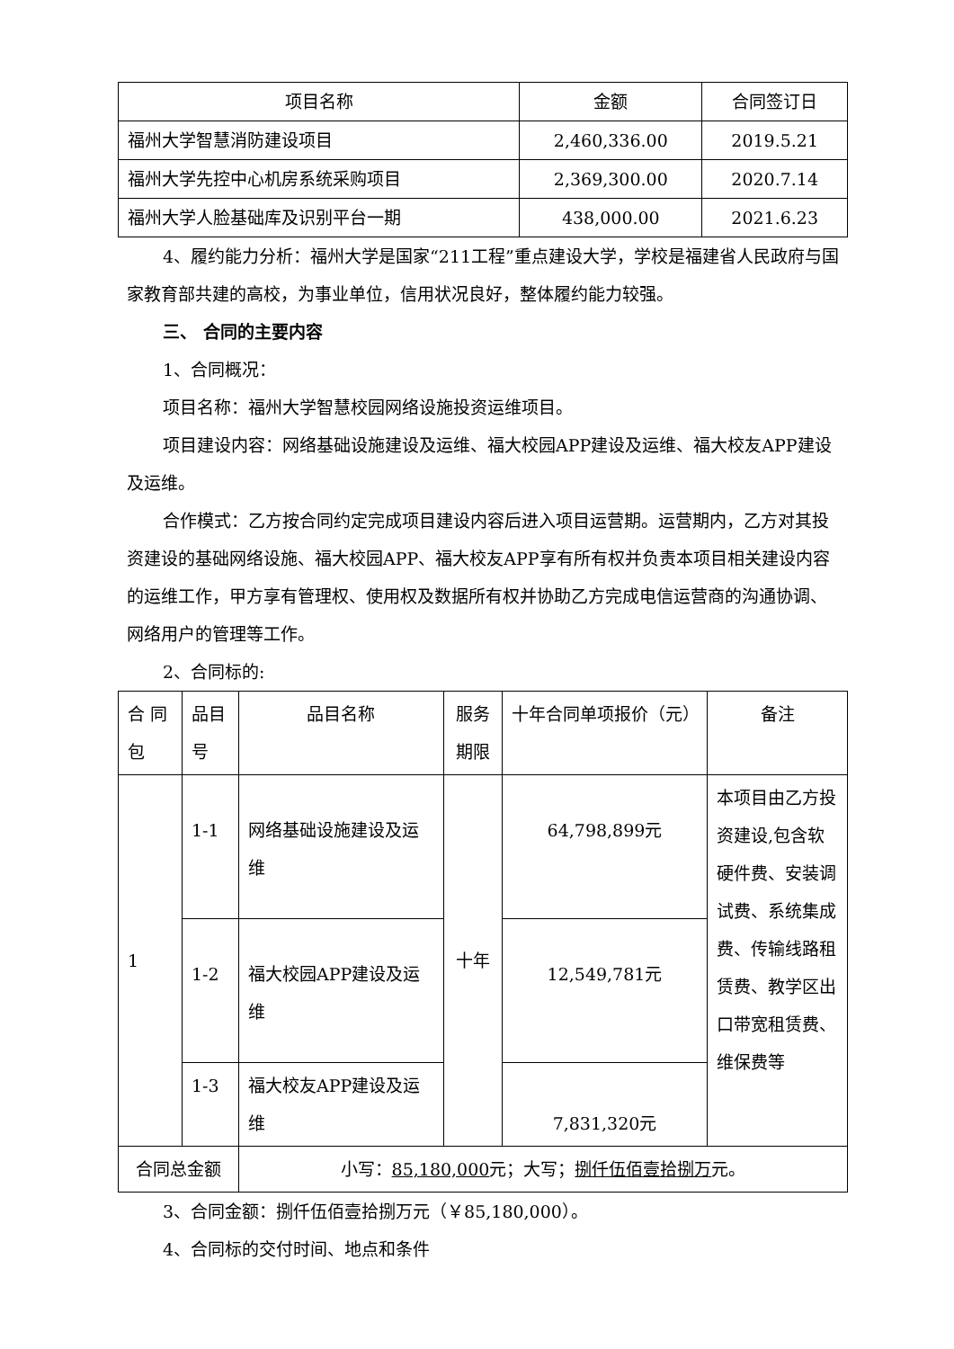| 项目名称 | 金额 | 合同签订日 |
| --- | --- | --- |
| 福州大学智慧消防建设项目 | 2,460,336.00 | 2019.5.21 |
| 福州大学先控中心机房系统采购项目 | 2,369,300.00 | 2020.7.14 |
| 福州大学人脸基础库及识别平台一期 | 438,000.00 | 2021.6.23 |
4、履约能力分析：福州大学是国家“211工程”重点建设大学，学校是福建省人民政府与国家教育部共建的高校，为事业单位，信用状况良好，整体履约能力较强。
三、 合同的主要内容
1、合同概况：
项目名称：福州大学智慧校园网络设施投资运维项目。
项目建设内容：网络基础设施建设及运维、福大校园APP建设及运维、福大校友APP建设及运维。
合作模式：乙方按合同约定完成项目建设内容后进入项目运营期。运营期内，乙方对其投资建设的基础网络设施、福大校园APP、福大校友APP享有所有权并负责本项目相关建设内容的运维工作，甲方享有管理权、使用权及数据所有权并协助乙方完成电信运营商的沟通协调、网络用户的管理等工作。
2、合同标的:
| 合 同包 | 品目号 | 品目名称 | 服务期限 | 十年合同单项报价（元） | 备注 |
| --- | --- | --- | --- | --- | --- |
| 1 | 1-1 | 网络基础设施建设及运维 | 十年 | 64,798,899元 | 本项目由乙方投资建设,包含软硬件费、安装调试费、系统集成费、传输线路租赁费、教学区出口带宽租赁费、维保费等 |
| | 1-2 | 福大校园APP建设及运维 | | 12,549,781元 | |
| | 1-3 | 福大校友APP建设及运维 | | 7,831,320元 | |
| 合同总金额 | | 小写： 85,180,000 元；大写； 捌仟伍佰壹拾捌万 元。 | | | |
3、合同金额：捌仟伍佰壹拾捌万元（￥85,180,000）。
4、合同标的交付时间、地点和条件